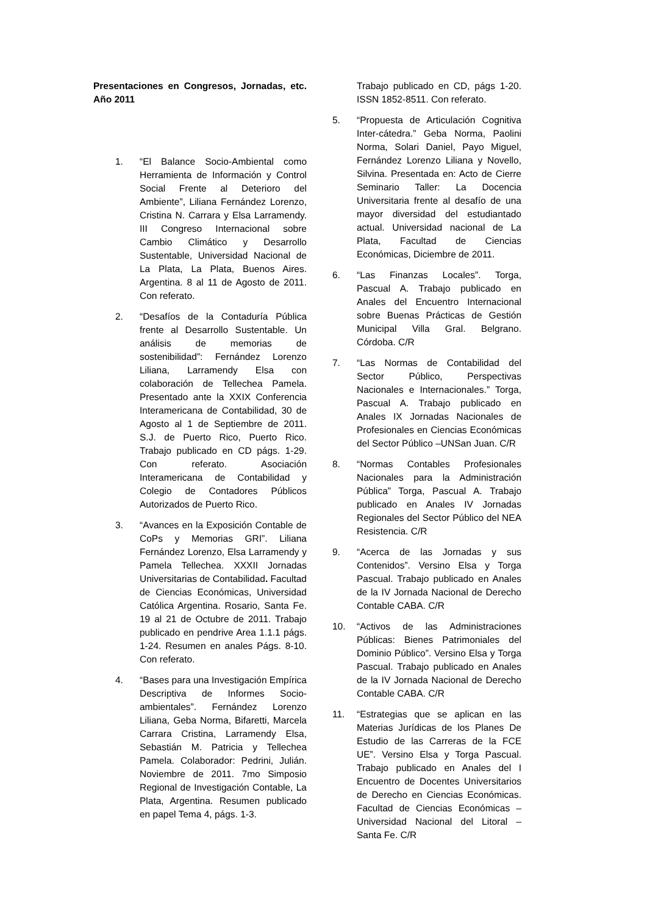Presentaciones en Congresos, Jornadas, etc. Año 2011
1. “El Balance Socio-Ambiental como Herramienta de Información y Control Social Frente al Deterioro del Ambiente”, Liliana Fernández Lorenzo, Cristina N. Carrara y Elsa Larramendy. III Congreso Internacional sobre Cambio Climático y Desarrollo Sustentable, Universidad Nacional de La Plata, La Plata, Buenos Aires. Argentina. 8 al 11 de Agosto de 2011. Con referato.
2. “Desafíos de la Contaduría Pública frente al Desarrollo Sustentable. Un análisis de memorias de sostenibilidad”: Fernández Lorenzo Liliana, Larramendy Elsa con colaboración de Tellechea Pamela. Presentado ante la XXIX Conferencia Interamericana de Contabilidad, 30 de Agosto al 1 de Septiembre de 2011. S.J. de Puerto Rico, Puerto Rico. Trabajo publicado en CD págs. 1-29. Con referato. Asociación Interamericana de Contabilidad y Colegio de Contadores Públicos Autorizados de Puerto Rico.
3. “Avances en la Exposición Contable de CoPs y Memorias GRI”. Liliana Fernández Lorenzo, Elsa Larramendy y Pamela Tellechea. XXXII Jornadas Universitarias de Contabilidad. Facultad de Ciencias Económicas, Universidad Católica Argentina. Rosario, Santa Fe. 19 al 21 de Octubre de 2011. Trabajo publicado en pendrive Area 1.1.1 págs. 1-24. Resumen en anales Págs. 8-10. Con referato.
4. “Bases para una Investigación Empírica Descriptiva de Informes Socio-ambientales”. Fernández Lorenzo Liliana, Geba Norma, Bifaretti, Marcela Carrara Cristina, Larramendy Elsa, Sebastián M. Patricia y Tellechea Pamela. Colaborador: Pedrini, Julián. Noviembre de 2011. 7mo Simposio Regional de Investigación Contable, La Plata, Argentina. Resumen publicado en papel Tema 4, págs. 1-3.
Trabajo publicado en CD, págs 1-20. ISSN 1852-8511. Con referato.
5. “Propuesta de Articulación Cognitiva Inter-cátedra.” Geba Norma, Paolini Norma, Solari Daniel, Payo Miguel, Fernández Lorenzo Liliana y Novello, Silvina. Presentada en: Acto de Cierre Seminario Taller: La Docencia Universitaria frente al desafío de una mayor diversidad del estudiantado actual. Universidad nacional de La Plata, Facultad de Ciencias Económicas, Diciembre de 2011.
6. “Las Finanzas Locales”. Torga, Pascual A. Trabajo publicado en Anales del Encuentro Internacional sobre Buenas Prácticas de Gestión Municipal Villa Gral. Belgrano. Córdoba. C/R
7. “Las Normas de Contabilidad del Sector Público, Perspectivas Nacionales e Internacionales.” Torga, Pascual A. Trabajo publicado en Anales IX Jornadas Nacionales de Profesionales en Ciencias Económicas del Sector Público –UNSan Juan. C/R
8. “Normas Contables Profesionales Nacionales para la Administración Pública” Torga, Pascual A. Trabajo publicado en Anales IV Jornadas Regionales del Sector Público del NEA Resistencia. C/R
9. “Acerca de las Jornadas y sus Contenidos”. Versino Elsa y Torga Pascual. Trabajo publicado en Anales de la IV Jornada Nacional de Derecho Contable CABA. C/R
10. “Activos de las Administraciones Públicas: Bienes Patrimoniales del Dominio Público”. Versino Elsa y Torga Pascual. Trabajo publicado en Anales de la IV Jornada Nacional de Derecho Contable CABA. C/R
11. “Estrategias que se aplican en las Materias Jurídicas de los Planes De Estudio de las Carreras de la FCE UE”. Versino Elsa y Torga Pascual. Trabajo publicado en Anales del I Encuentro de Docentes Universitarios de Derecho en Ciencias Económicas. Facultad de Ciencias Económicas – Universidad Nacional del Litoral – Santa Fe. C/R